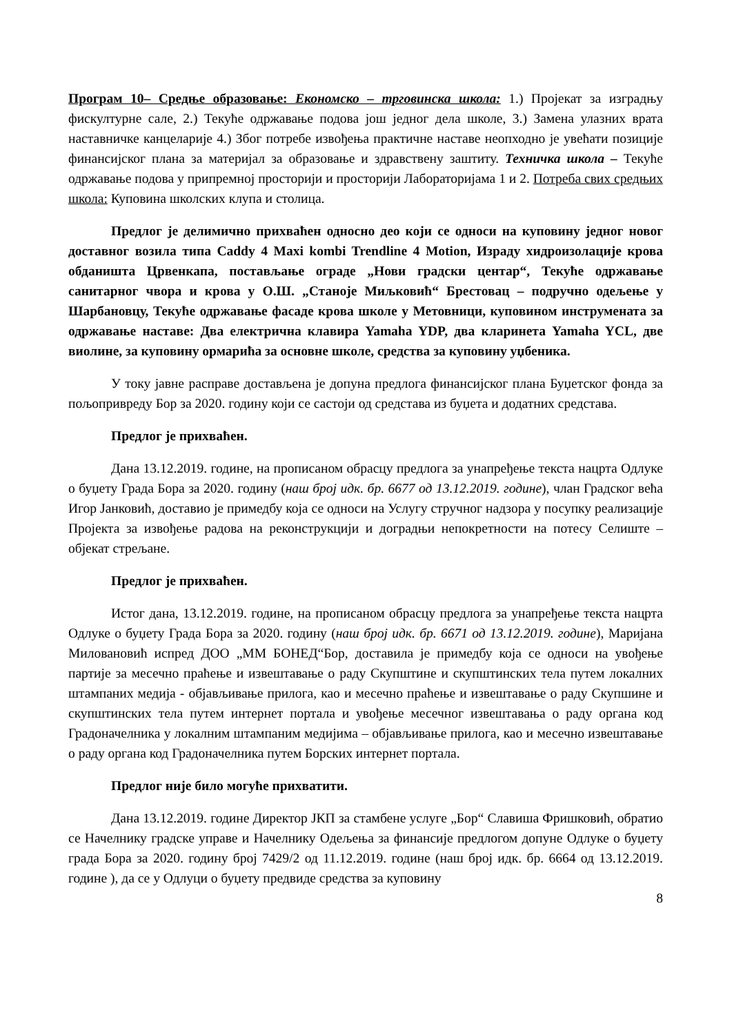Програм 10– Средње образовање: Економско – трговинска школа: 1.) Пројекат за изградњу фискултурне сале, 2.) Текуће одржавање подова још једног дела школе, 3.) Замена улазних врата наставничке канцеларије 4.) Због потребе извођења практичне наставе неопходно је увећати позиције финансијског плана за материјал за образовање и здравствену заштиту. Техничка школа – Текуће одржавање подова у припремној просторији и просторији Лабораторијама 1 и 2. Потреба свих средњих школа: Куповина школских клупа и столица.
Предлог је делимично прихваћен односно део који се односи на куповину једног новог доставног возила типа Caddy 4 Maxi kombi Trendline 4 Motion, Израду хидроизолације крова обданишта Црвенкапа, постављање ограде „Нови градски центар“, Текуће одржавање санитарног чвора и крова у О.Ш. „Станоје Миљковић“ Брестовац – подручно одељење у Шарбановцу, Текуће одржавање фасаде крова школе у Метовници, куповином инструмената за одржавање наставе: Два електрична клавира Yamaha YDP, два кларинета Yamaha YCL, две виолине, за куповину ормарића за основне школе, средства за куповину уџбеника.
У току јавне расправе достављена је допуна предлога финансијског плана Буџетског фонда за пољопривреду Бор за 2020. годину који се састоји од средстава из буџета и додатних средстава.
Предлог је прихваћен.
Дана 13.12.2019. године, на прописаном обрасцу предлога за унапређење текста нацрта Одлуке о буџету Града Бора за 2020. годину (наш број идк. бр. 6677 од 13.12.2019. године), члан Градског већа Игор Јанковић, доставио је примедбу која се односи на Услугу стручног надзора у посупку реализације Пројекта за извођење радова на реконструкцији и доградњи непокретности на потесу Селиште – објекат стрељане.
Предлог је прихваћен.
Истог дана, 13.12.2019. године, на прописаном обрасцу предлога за унапређење текста нацрта Одлуке о буџету Града Бора за 2020. годину (наш број идк. бр. 6671 од 13.12.2019. године), Маријана Миловановић испред ДОО „ММ БОНЕД“Бор, доставила је примедбу која се односи на увођење партије за месечно праћење и извештавање о раду Скупштине и скупштинских тела путем локалних штампаних медија - објављивање прилога, као и месечно праћење и извештавање о раду Скупшине и скупштинских тела путем интернет портала и увођење месечног извештавања о раду органа код Градоначелника у локалним штампаним медијима – објављивање прилога, као и месечно извештавање о раду органа код Градоначелника путем Борских интернет портала.
Предлог није било могуће прихватити.
Дана 13.12.2019. године Директор ЈКП за стамбене услуге „Бор“ Славиша Фришковић, обратио се Начелнику градске управе и Начелнику Одељења за финансије предлогом допуне Одлуке о буџету града Бора за 2020. годину број 7429/2 од 11.12.2019. године (наш број идк. бр. 6664 од 13.12.2019. године ), да се у Одлуци о буџету предвиде средства за куповину
8